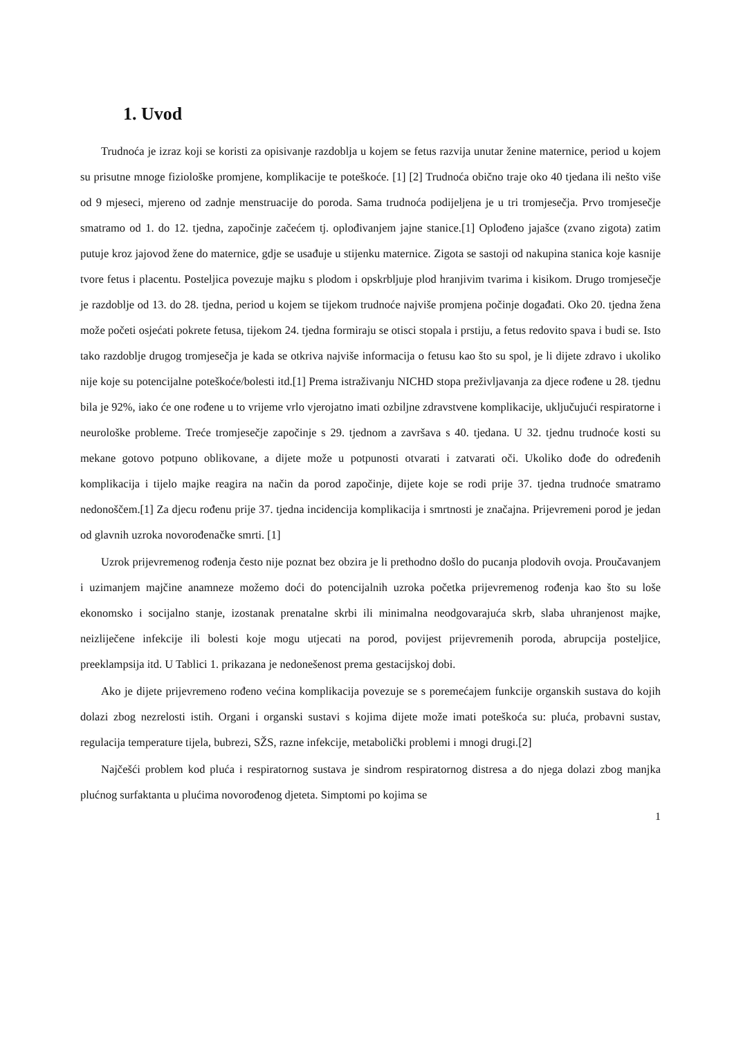1. Uvod
Trudnoća je izraz koji se koristi za opisivanje razdoblja u kojem se fetus razvija unutar ženine maternice, period u kojem su prisutne mnoge fiziološke promjene, komplikacije te poteškoće. [1] [2] Trudnoća obično traje oko 40 tjedana ili nešto više od 9 mjeseci, mjereno od zadnje menstruacije do poroda. Sama trudnoća podijeljena je u tri tromjesečja. Prvo tromjesečje smatramo od 1. do 12. tjedna, započinje začećem tj. oplođivanjem jajne stanice.[1] Oplođeno jajašce (zvano zigota) zatim putuje kroz jajovod žene do maternice, gdje se usađuje u stijenku maternice. Zigota se sastoji od nakupina stanica koje kasnije tvore fetus i placentu. Posteljica povezuje majku s plodom i opskrbljuje plod hranjivim tvarima i kisikom. Drugo tromjesečje je razdoblje od 13. do 28. tjedna, period u kojem se tijekom trudnoće najviše promjena počinje događati. Oko 20. tjedna žena može početi osjećati pokrete fetusa, tijekom 24. tjedna formiraju se otisci stopala i prstiju, a fetus redovito spava i budi se. Isto tako razdoblje drugog tromjesečja je kada se otkriva najviše informacija o fetusu kao što su spol, je li dijete zdravo i ukoliko nije koje su potencijalne poteškoće/bolesti itd.[1] Prema istraživanju NICHD stopa preživljavanja za djece rođene u 28. tjednu bila je 92%, iako će one rođene u to vrijeme vrlo vjerojatno imati ozbiljne zdravstvene komplikacije, uključujući respiratorne i neurološke probleme. Treće tromjesečje započinje s 29. tjednom a završava s 40. tjedana. U 32. tjednu trudnoće kosti su mekane gotovo potpuno oblikovane, a dijete može u potpunosti otvarati i zatvarati oči. Ukoliko dođe do određenih komplikacija i tijelo majke reagira na način da porod započinje, dijete koje se rodi prije 37. tjedna trudnoće smatramo nedonoščem.[1] Za djecu rođenu prije 37. tjedna incidencija komplikacija i smrtnosti je značajna. Prijevremeni porod je jedan od glavnih uzroka novorođenačke smrti. [1]
Uzrok prijevremenog rođenja često nije poznat bez obzira je li prethodno došlo do pucanja plodovih ovoja. Proučavanjem i uzimanjem majčine anamneze možemo doći do potencijalnih uzroka početka prijevremenog rođenja kao što su loše ekonomsko i socijalno stanje, izostanak prenatalne skrbi ili minimalna neodgovarajuća skrb, slaba uhranjenost majke, neizliječene infekcije ili bolesti koje mogu utjecati na porod, povijest prijevremenih poroda, abrupcija posteljice, preeklampsija itd. U Tablici 1. prikazana je nedonešenost prema gestacijskoj dobi.
Ako je dijete prijevremeno rođeno većina komplikacija povezuje se s poremećajem funkcije organskih sustava do kojih dolazi zbog nezrelosti istih. Organi i organski sustavi s kojima dijete može imati poteškoća su: pluća, probavni sustav, regulacija temperature tijela, bubrezi, SŽS, razne infekcije, metabolički problemi i mnogi drugi.[2]
Najčešći problem kod pluća i respiratornog sustava je sindrom respiratornog distresa a do njega dolazi zbog manjka plućnog surfaktanta u plućima novorođenog djeteta. Simptomi po kojima se
1